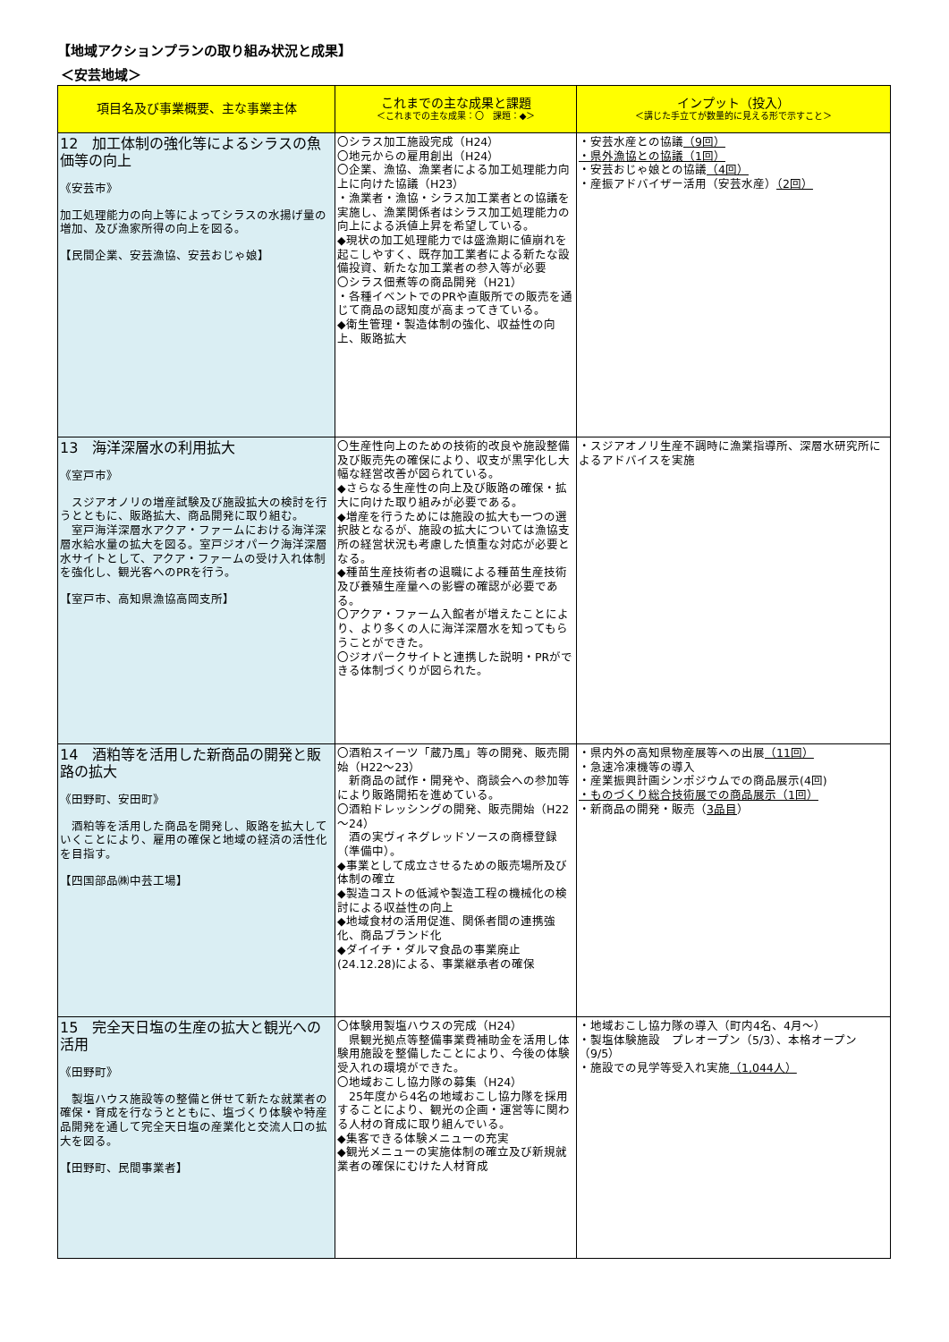【地域アクションプランの取り組み状況と成果】
＜安芸地域＞
| 項目名及び事業概要、主な事業主体 | これまでの主な成果と課題 ＜これまでの主な成果：〇 課題：◆＞ | インプット（投入） ＜講じた手立てが数量的に見える形で示すこと＞ |
| --- | --- | --- |
| 12 加工体制の強化等によるシラスの魚価等の向上 《安芸市》 加工処理能力の向上等によってシラスの水揚げ量の増加、及び漁家所得の向上を図る。 【民間企業、安芸漁協、安芸おじゃ娘】 | 〇シラス加工施設完成（H24） 〇地元からの雇用創出（H24） 〇企業、漁協、漁業者による加工処理能力向上に向けた協議（H23） ・漁業者・漁協・シラス加工業者との協議を実施し、漁業関係者はシラス加工処理能力の向上による浜値上昇を希望している。 ◆現状の加工処理能力では盛漁期に値崩れを起こしやすく、既存加工業者による新たな設備投資、新たな加工業者の参入等が必要 〇シラス佃煮等の商品開発（H21） ・各種イベントでのPRや直販所での販売を通じて商品の認知度が高まってきている。 ◆衛生管理・製造体制の強化、収益性の向上、販路拡大 | ・安芸水産との協議 （9回） ・県外漁協との協議（1回） ・安芸おじゃ娘との協議 （4回） ・産振アドバイザー活用（安芸水産） （2回） |
| 13 海洋深層水の利用拡大 《室戸市》 スジアオノリの増産試験及び施設拡大の検討を行うとともに、販路拡大、商品開発に取り組む。 室戸海洋深層水アクア・ファームにおける海洋深層水給水量の拡大を図る。室戸ジオパーク海洋深層水サイトとして、アクア・ファームの受け入れ体制を強化し、観光客へのPRを行う。 【室戸市、高知県漁協高岡支所】 | 〇生産性向上のための技術的改良や施設整備及び販売先の確保により、収支が黒字化し大幅な経営改善が図られている。 ◆さらなる生産性の向上及び販路の確保・拡大に向けた取り組みが必要である。 ◆増産を行うためには施設の拡大も一つの選択肢となるが、施設の拡大については漁協支所の経営状況も考慮した慎重な対応が必要となる。 ◆種苗生産技術者の退職による種苗生産技術及び養殖生産量への影響の確認が必要である。 〇アクア・ファーム入館者が増えたことにより、より多くの人に海洋深層水を知ってもらうことができた。 〇ジオパークサイトと連携した説明・PRができる体制づくりが図られた。 | ・スジアオノリ生産不調時に漁業指導所、深層水研究所によるアドバイスを実施 |
| 14 酒粕等を活用した新商品の開発と販路の拡大 《田野町、安田町》 酒粕等を活用した商品を開発し、販路を拡大していくことにより、雇用の確保と地域の経済の活性化を目指す。 【四国部品㈱中芸工場】 | 〇酒粕スイーツ「蔵乃風」等の開発、販売開始（H22～23） 新商品の試作・開発や、商談会への参加等により販路開拓を進めている。 〇酒粕ドレッシングの開発、販売開始（H22～24） 酒の実ヴィネグレッドソースの商標登録（準備中）。 ◆事業として成立させるための販売場所及び体制の確立 ◆製造コストの低減や製造工程の機械化の検討による収益性の向上 ◆地域食材の活用促進、関係者間の連携強化、商品ブランド化 ◆ダイイチ・ダルマ食品の事業廃止(24.12.28)による、事業継承者の確保 | ・県内外の高知県物産展等への出展 （11回） ・急速冷凍機等の導入 ・産業振興計画シンポジウムでの商品展示(4回) ・ものづくり総合技術展での商品展示（1回） ・新商品の開発・販売（ 3品目 ） |
| 15 完全天日塩の生産の拡大と観光への活用 《田野町》 製塩ハウス施設等の整備と併せて新たな就業者の確保・育成を行なうとともに、塩づくり体験や特産品開発を通して完全天日塩の産業化と交流人口の拡大を図る。 【田野町、民間事業者】 | 〇体験用製塩ハウスの完成（H24） 県観光拠点等整備事業費補助金を活用し体験用施設を整備したことにより、今後の体験受入れの環境ができた。 〇地域おこし協力隊の募集（H24） 25年度から4名の地域おこし協力隊を採用することにより、観光の企画・運営等に関わる人材の育成に取り組んでいる。 ◆集客できる体験メニューの充実 ◆観光メニューの実施体制の確立及び新規就業者の確保にむけた人材育成 | ・地域おこし協力隊の導入（町内4名、4月～） ・製塩体験施設 プレオープン（5/3）、本格オープン（9/5） ・施設での見学等受入れ実施 （1,044人） |